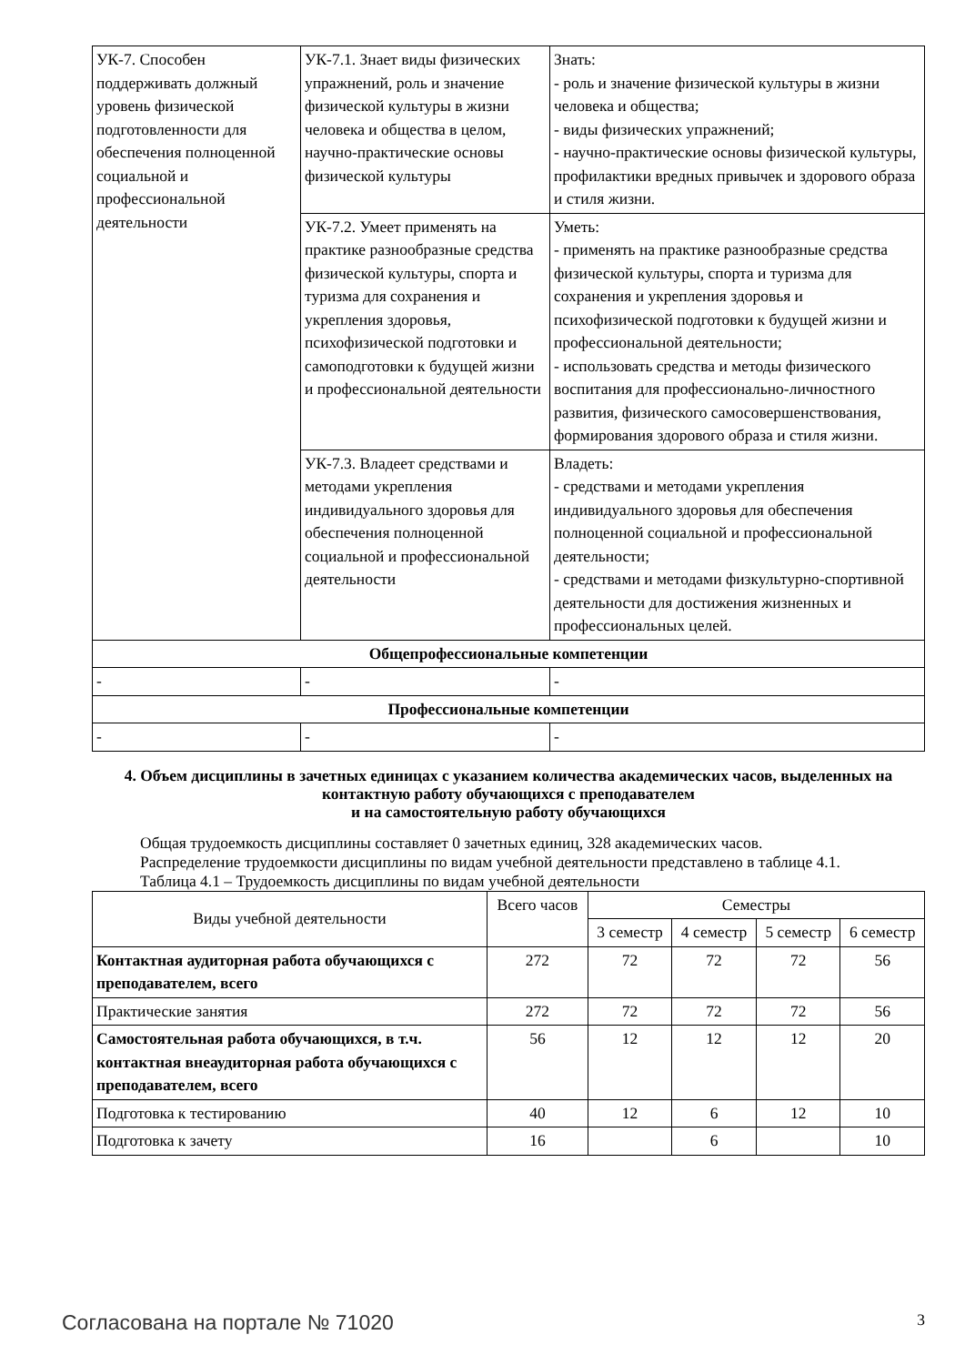| УК-7. Способен поддерживать должный уровень физической подготовленности для обеспечения полноценной социальной и профессиональной деятельности | УК-7.1. Знает виды физических упражнений, роль и значение физической культуры в жизни человека и общества в целом, научно-практические основы физической культуры | Знать: - роль и значение физической культуры в жизни человека и общества; - виды физических упражнений; - научно-практические основы физической культуры, профилактики вредных привычек и здорового образа и стиля жизни. |
| | УК-7.2. Умеет применять на практике разнообразные средства физической культуры, спорта и туризма для сохранения и укрепления здоровья, психофизической подготовки и самоподготовки к будущей жизни и профессиональной деятельности | Уметь: - применять на практике разнообразные средства физической культуры, спорта и туризма для сохранения и укрепления здоровья и психофизической подготовки к будущей жизни и профессиональной деятельности; - использовать средства и методы физического воспитания для профессионально-личностного развития, физического самосовершенствования, формирования здорового образа и стиля жизни. |
| | УК-7.3. Владеет средствами и методами укрепления индивидуального здоровья для обеспечения полноценной социальной и профессиональной деятельности | Владеть: - средствами и методами укрепления индивидуального здоровья для обеспечения полноценной социальной и профессиональной деятельности; - средствами и методами физкультурно-спортивной деятельности для достижения жизненных и профессиональных целей. |
| Общепрофессиональные компетенции | | |
| - | - | - |
| Профессиональные компетенции | | |
| - | - | - |
4. Объем дисциплины в зачетных единицах с указанием количества академических часов, выделенных на контактную работу обучающихся с преподавателем
и на самостоятельную работу обучающихся
Общая трудоемкость дисциплины составляет 0 зачетных единиц, 328 академических часов.
Распределение трудоемкости дисциплины по видам учебной деятельности представлено в таблице 4.1.
Таблица 4.1 – Трудоемкость дисциплины по видам учебной деятельности
| Виды учебной деятельности | Всего часов | Семестры | | | |
| | | 3 семестр | 4 семестр | 5 семестр | 6 семестр |
| Контактная аудиторная работа обучающихся с преподавателем, всего | 272 | 72 | 72 | 72 | 56 |
| Практические занятия | 272 | 72 | 72 | 72 | 56 |
| Самостоятельная работа обучающихся, в т.ч. контактная внеаудиторная работа обучающихся с преподавателем, всего | 56 | 12 | 12 | 12 | 20 |
| Подготовка к тестированию | 40 | 12 | 6 | 12 | 10 |
| Подготовка к зачету | 16 | | 6 | | 10 |
Согласована на портале № 71020 3